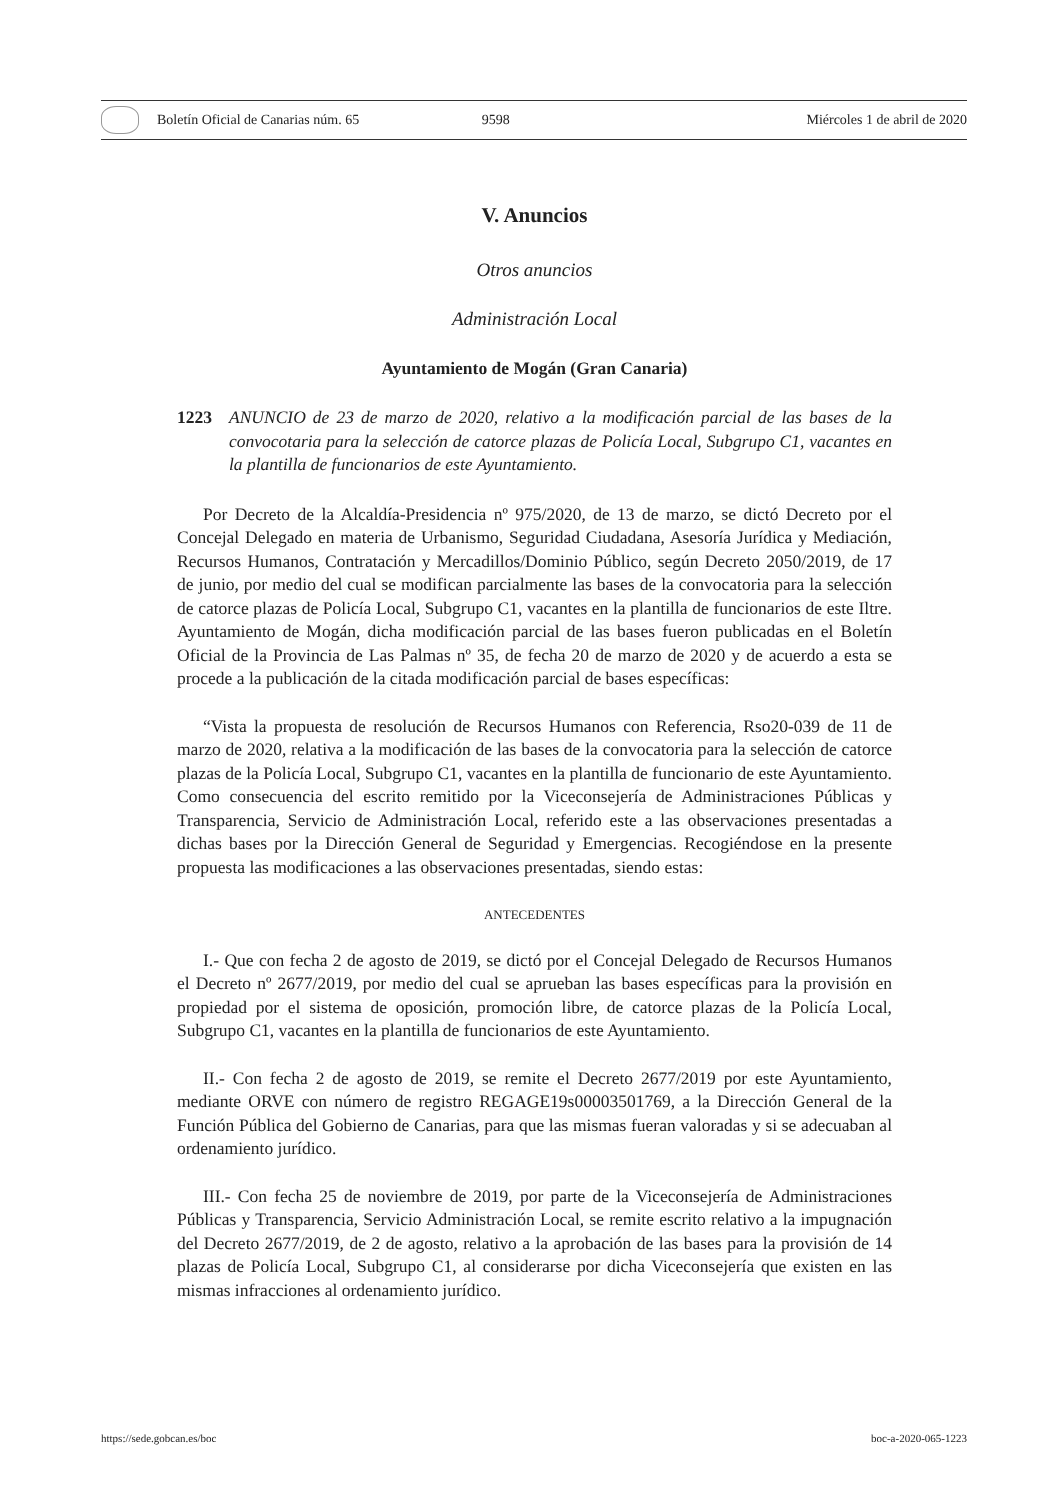Boletín Oficial de Canarias núm. 65
9598 Miércoles 1 de abril de 2020
V. Anuncios
Otros anuncios
Administración Local
Ayuntamiento de Mogán (Gran Canaria)
1223 ANUNCIO de 23 de marzo de 2020, relativo a la modificación parcial de las bases de la convocotaria para la selección de catorce plazas de Policía Local, Subgrupo C1, vacantes en la plantilla de funcionarios de este Ayuntamiento.
Por Decreto de la Alcaldía-Presidencia nº 975/2020, de 13 de marzo, se dictó Decreto por el Concejal Delegado en materia de Urbanismo, Seguridad Ciudadana, Asesoría Jurídica y Mediación, Recursos Humanos, Contratación y Mercadillos/Dominio Público, según Decreto 2050/2019, de 17 de junio, por medio del cual se modifican parcialmente las bases de la convocatoria para la selección de catorce plazas de Policía Local, Subgrupo C1, vacantes en la plantilla de funcionarios de este Iltre. Ayuntamiento de Mogán, dicha modificación parcial de las bases fueron publicadas en el Boletín Oficial de la Provincia de Las Palmas nº 35, de fecha 20 de marzo de 2020 y de acuerdo a esta se procede a la publicación de la citada modificación parcial de bases específicas:
“Vista la propuesta de resolución de Recursos Humanos con Referencia, Rso20-039 de 11 de marzo de 2020, relativa a la modificación de las bases de la convocatoria para la selección de catorce plazas de la Policía Local, Subgrupo C1, vacantes en la plantilla de funcionario de este Ayuntamiento. Como consecuencia del escrito remitido por la Viceconsejería de Administraciones Públicas y Transparencia, Servicio de Administración Local, referido este a las observaciones presentadas a dichas bases por la Dirección General de Seguridad y Emergencias. Recogiéndose en la presente propuesta las modificaciones a las observaciones presentadas, siendo estas:
ANTECEDENTES
I.- Que con fecha 2 de agosto de 2019, se dictó por el Concejal Delegado de Recursos Humanos el Decreto nº 2677/2019, por medio del cual se aprueban las bases específicas para la provisión en propiedad por el sistema de oposición, promoción libre, de catorce plazas de la Policía Local, Subgrupo C1, vacantes en la plantilla de funcionarios de este Ayuntamiento.
II.- Con fecha 2 de agosto de 2019, se remite el Decreto 2677/2019 por este Ayuntamiento, mediante ORVE con número de registro REGAGE19s00003501769, a la Dirección General de la Función Pública del Gobierno de Canarias, para que las mismas fueran valoradas y si se adecuaban al ordenamiento jurídico.
III.- Con fecha 25 de noviembre de 2019, por parte de la Viceconsejería de Administraciones Públicas y Transparencia, Servicio Administración Local, se remite escrito relativo a la impugnación del Decreto 2677/2019, de 2 de agosto, relativo a la aprobación de las bases para la provisión de 14 plazas de Policía Local, Subgrupo C1, al considerarse por dicha Viceconsejería que existen en las mismas infracciones al ordenamiento jurídico.
https://sede.gobcan.es/boc boc-a-2020-065-1223